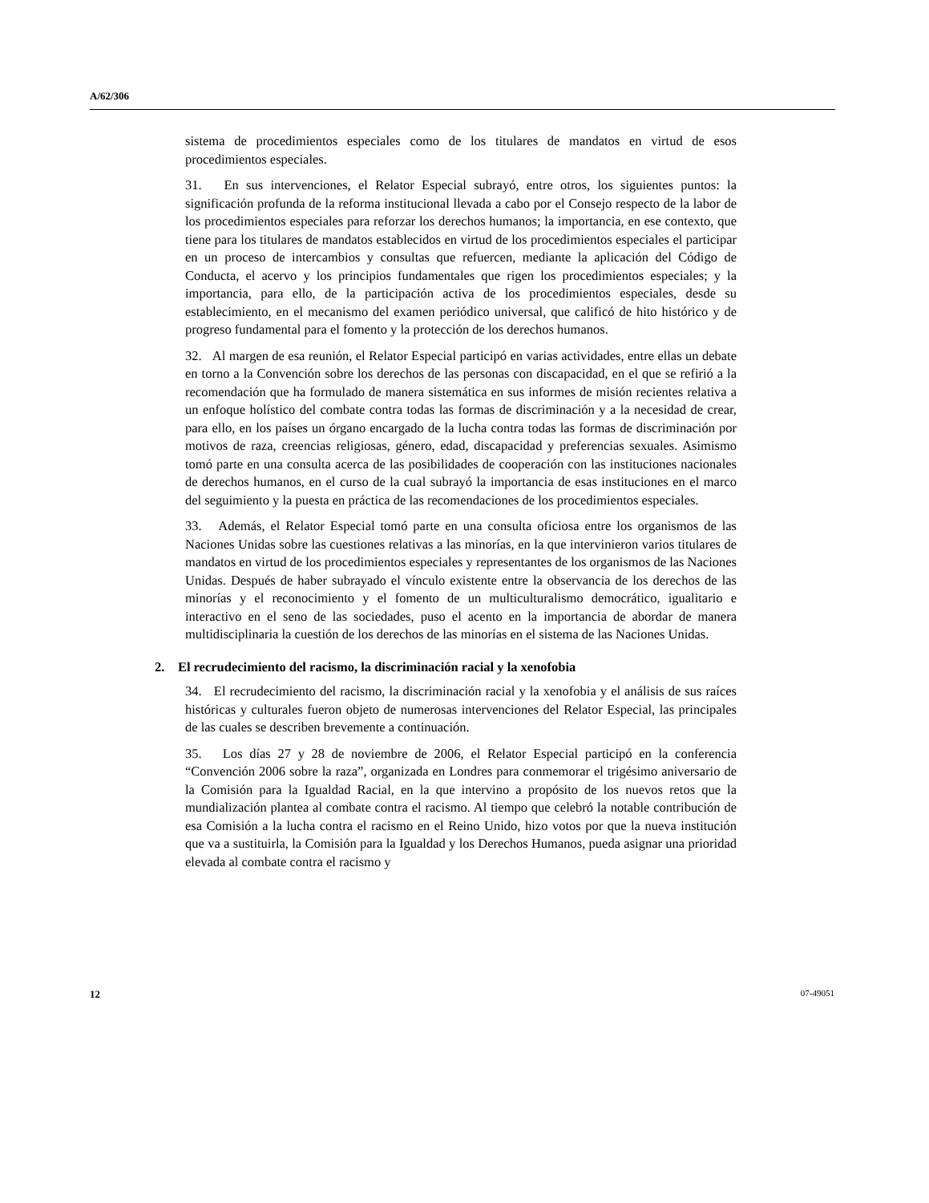A/62/306
sistema de procedimientos especiales como de los titulares de mandatos en virtud de esos procedimientos especiales.
31. En sus intervenciones, el Relator Especial subrayó, entre otros, los siguientes puntos: la significación profunda de la reforma institucional llevada a cabo por el Consejo respecto de la labor de los procedimientos especiales para reforzar los derechos humanos; la importancia, en ese contexto, que tiene para los titulares de mandatos establecidos en virtud de los procedimientos especiales el participar en un proceso de intercambios y consultas que refuercen, mediante la aplicación del Código de Conducta, el acervo y los principios fundamentales que rigen los procedimientos especiales; y la importancia, para ello, de la participación activa de los procedimientos especiales, desde su establecimiento, en el mecanismo del examen periódico universal, que calificó de hito histórico y de progreso fundamental para el fomento y la protección de los derechos humanos.
32. Al margen de esa reunión, el Relator Especial participó en varias actividades, entre ellas un debate en torno a la Convención sobre los derechos de las personas con discapacidad, en el que se refirió a la recomendación que ha formulado de manera sistemática en sus informes de misión recientes relativa a un enfoque holístico del combate contra todas las formas de discriminación y a la necesidad de crear, para ello, en los países un órgano encargado de la lucha contra todas las formas de discriminación por motivos de raza, creencias religiosas, género, edad, discapacidad y preferencias sexuales. Asimismo tomó parte en una consulta acerca de las posibilidades de cooperación con las instituciones nacionales de derechos humanos, en el curso de la cual subrayó la importancia de esas instituciones en el marco del seguimiento y la puesta en práctica de las recomendaciones de los procedimientos especiales.
33. Además, el Relator Especial tomó parte en una consulta oficiosa entre los organismos de las Naciones Unidas sobre las cuestiones relativas a las minorías, en la que intervinieron varios titulares de mandatos en virtud de los procedimientos especiales y representantes de los organismos de las Naciones Unidas. Después de haber subrayado el vínculo existente entre la observancia de los derechos de las minorías y el reconocimiento y el fomento de un multiculturalismo democrático, igualitario e interactivo en el seno de las sociedades, puso el acento en la importancia de abordar de manera multidisciplinaria la cuestión de los derechos de las minorías en el sistema de las Naciones Unidas.
2. El recrudecimiento del racismo, la discriminación racial y la xenofobia
34. El recrudecimiento del racismo, la discriminación racial y la xenofobia y el análisis de sus raíces históricas y culturales fueron objeto de numerosas intervenciones del Relator Especial, las principales de las cuales se describen brevemente a continuación.
35. Los días 27 y 28 de noviembre de 2006, el Relator Especial participó en la conferencia “Convención 2006 sobre la raza”, organizada en Londres para conmemorar el trigésimo aniversario de la Comisión para la Igualdad Racial, en la que intervino a propósito de los nuevos retos que la mundialización plantea al combate contra el racismo. Al tiempo que celebró la notable contribución de esa Comisión a la lucha contra el racismo en el Reino Unido, hizo votos por que la nueva institución que va a sustituirla, la Comisión para la Igualdad y los Derechos Humanos, pueda asignar una prioridad elevada al combate contra el racismo y
12 07-49051